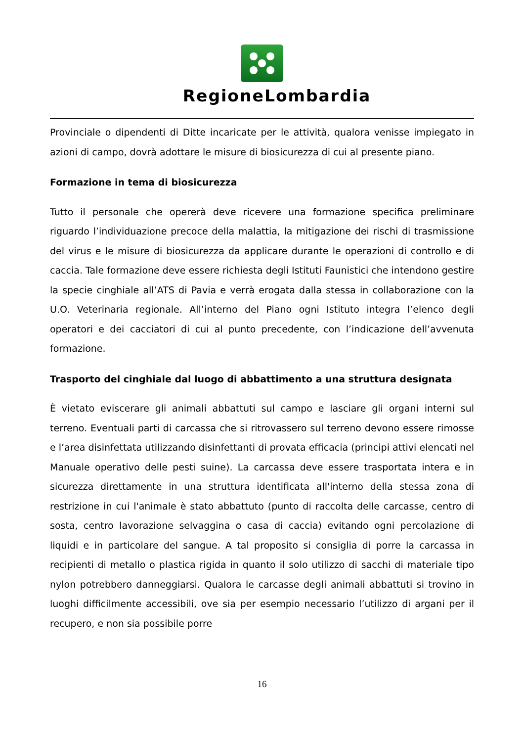RegioneLombardia
Provinciale o dipendenti di Ditte incaricate per le attività, qualora venisse impiegato in azioni di campo, dovrà adottare le misure di biosicurezza di cui al presente piano.
Formazione in tema di biosicurezza
Tutto il personale che opererà deve ricevere una formazione specifica preliminare riguardo l’individuazione precoce della malattia, la mitigazione dei rischi di trasmissione del virus e le misure di biosicurezza da applicare durante le operazioni di controllo e di caccia. Tale formazione deve essere richiesta degli Istituti Faunistici che intendono gestire la specie cinghiale all’ATS di Pavia e verrà erogata dalla stessa in collaborazione con la U.O. Veterinaria regionale. All’interno del Piano ogni Istituto integra l’elenco degli operatori e dei cacciatori di cui al punto precedente, con l’indicazione dell’avvenuta formazione.
Trasporto del cinghiale dal luogo di abbattimento a una struttura designata
È vietato eviscerare gli animali abbattuti sul campo e lasciare gli organi interni sul terreno. Eventuali parti di carcassa che si ritrovassero sul terreno devono essere rimosse e l’area disinfettata utilizzando disinfettanti di provata efficacia (principi attivi elencati nel Manuale operativo delle pesti suine). La carcassa deve essere trasportata intera e in sicurezza direttamente in una struttura identificata all'interno della stessa zona di restrizione in cui l'animale è stato abbattuto (punto di raccolta delle carcasse, centro di sosta, centro lavorazione selvaggina o casa di caccia) evitando ogni percolazione di liquidi e in particolare del sangue. A tal proposito si consiglia di porre la carcassa in recipienti di metallo o plastica rigida in quanto il solo utilizzo di sacchi di materiale tipo nylon potrebbero danneggiarsi. Qualora le carcasse degli animali abbattuti si trovino in luoghi difficilmente accessibili, ove sia per esempio necessario l’utilizzo di argani per il recupero, e non sia possibile porre
16